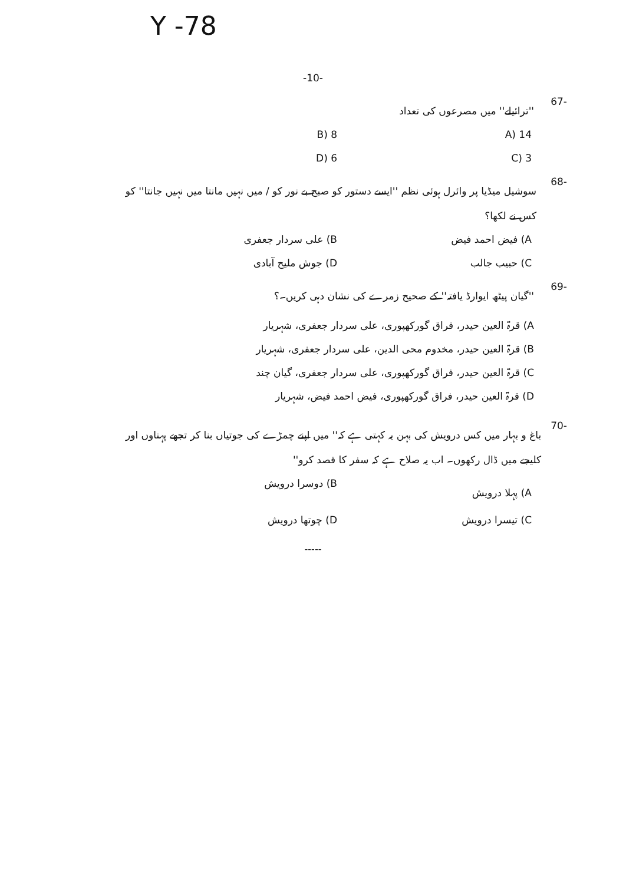Y -78
-10-
-67 ''ترائیلے'' میں مصرعوں کی تعداد
A) 14 B) 8 C) 3 D) 6
-68 سوشیل میڈیا پر وائرل ہوئی نظم ''ایسے دستور کو صبح بے نور کو / میں نہیں مانتا میں نہیں جانتا'' کو کس نے لکھا؟
A) فیض احمد فیض B) علی سردار جعفری C) حبیب جالب D) جوش ملیح آبادی
-69 ''گیان پیٹھ ایوارڈ یافتہ'' کے صحیح زمرے کی نشان دہی کریں۔؟
A) قرۃ العین حیدر، فراق گورکھپوری، علی سردار جعفری، شہریار
B) قرۃ العین حیدر، مخدوم محی الدین، علی سردار جعفری، شہریار
C) قرۃ العین حیدر، فراق گورکھپوری، علی سردار جعفری، گیان چند
D) قرۃ العین حیدر، فراق گورکھپوری، فیض احمد فیض، شہریار
-70 باغ و بہار میں کس درویش کی بہن یہ کہتی ہے کہ'' میں اپنے چمڑے کی جوتیاں بنا کر تجھے پہناوں اور کلیجے میں ڈال رکھوں۔ اب یہ صلاح ہے کہ سفر کا قصد کرو''
A) پہلا درویش B) دوسرا درویش C) تیسرا درویش D) چوتھا درویش
-----